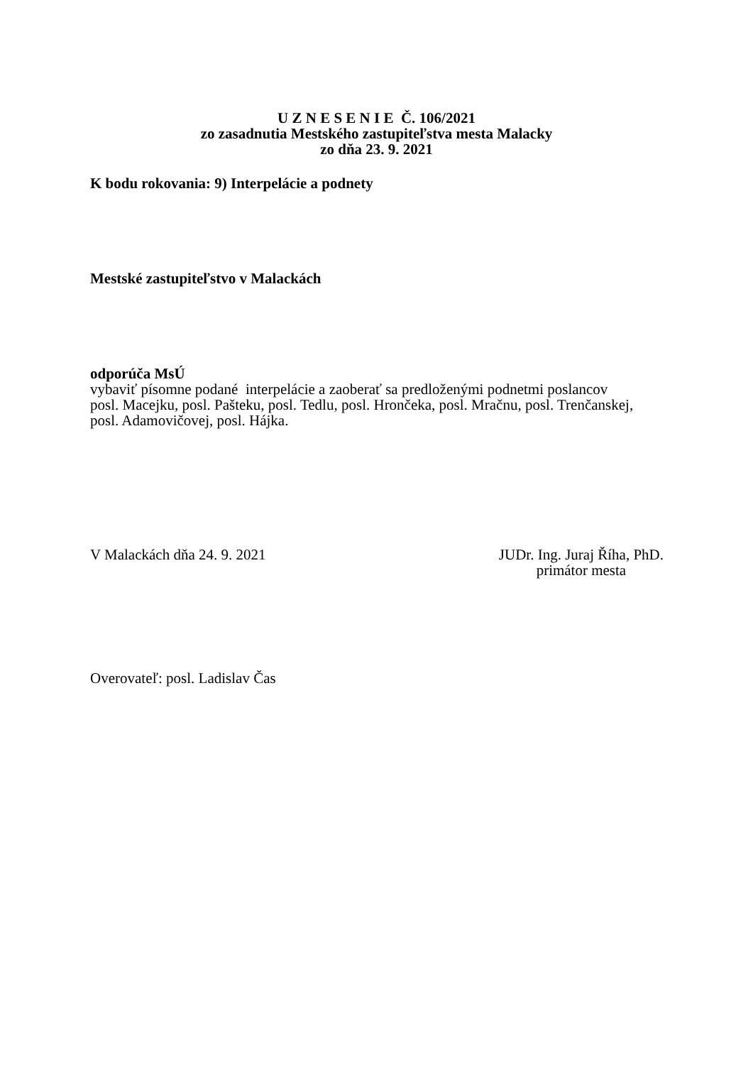U Z N E S E N I E Č. 106/2021
zo zasadnutia Mestského zastupiteľstva mesta Malacky
zo dňa 23. 9. 2021
K bodu rokovania: 9) Interpelácie a podnety
Mestské zastupiteľstvo v Malackách
odporúča MsÚ
vybaviť písomne podané interpelácie a zaoberať sa predloženými podnetmi poslancov
posl. Macejku, posl. Pašteku, posl. Tedlu, posl. Hrončeka, posl. Mračnu, posl. Trenčanskej,
posl. Adamovičovej, posl. Hájka.
V Malackách dňa 24. 9. 2021 JUDr. Ing. Juraj Říha, PhD.
primátor mesta
Overovateľ: posl. Ladislav Čas